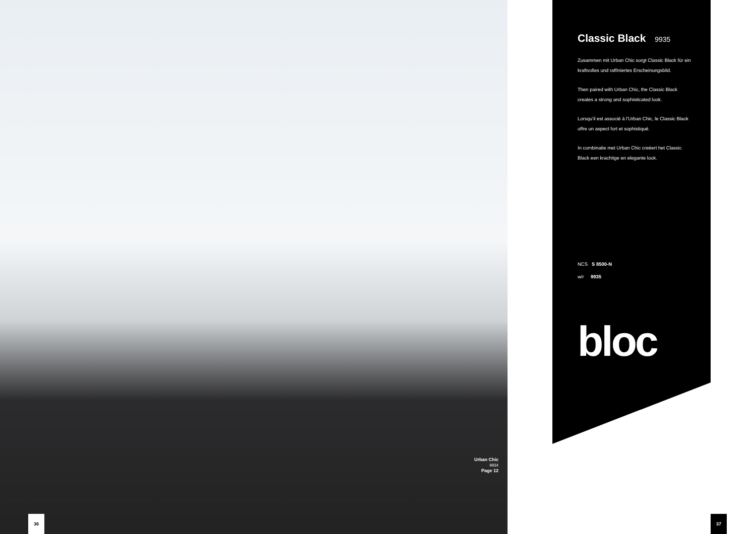Urban Chic
9934
Page 12
36
Classic Black 9935
Zusammen mit Urban Chic sorgt Classic Black für ein kraftvolles und raffiniertes Erscheinungsbild.
Then paired with Urban Chic, the Classic Black creates a strong and sophisticated look.
Lorsqu’il est associé à l’Urban Chic, le Classic Black offre un aspect fort et sophistiqué.
In combinatie met Urban Chic creëert het Classic Black een krachtige en elegante look.
NCS S 8500-N
w/r 9935
bloc
37